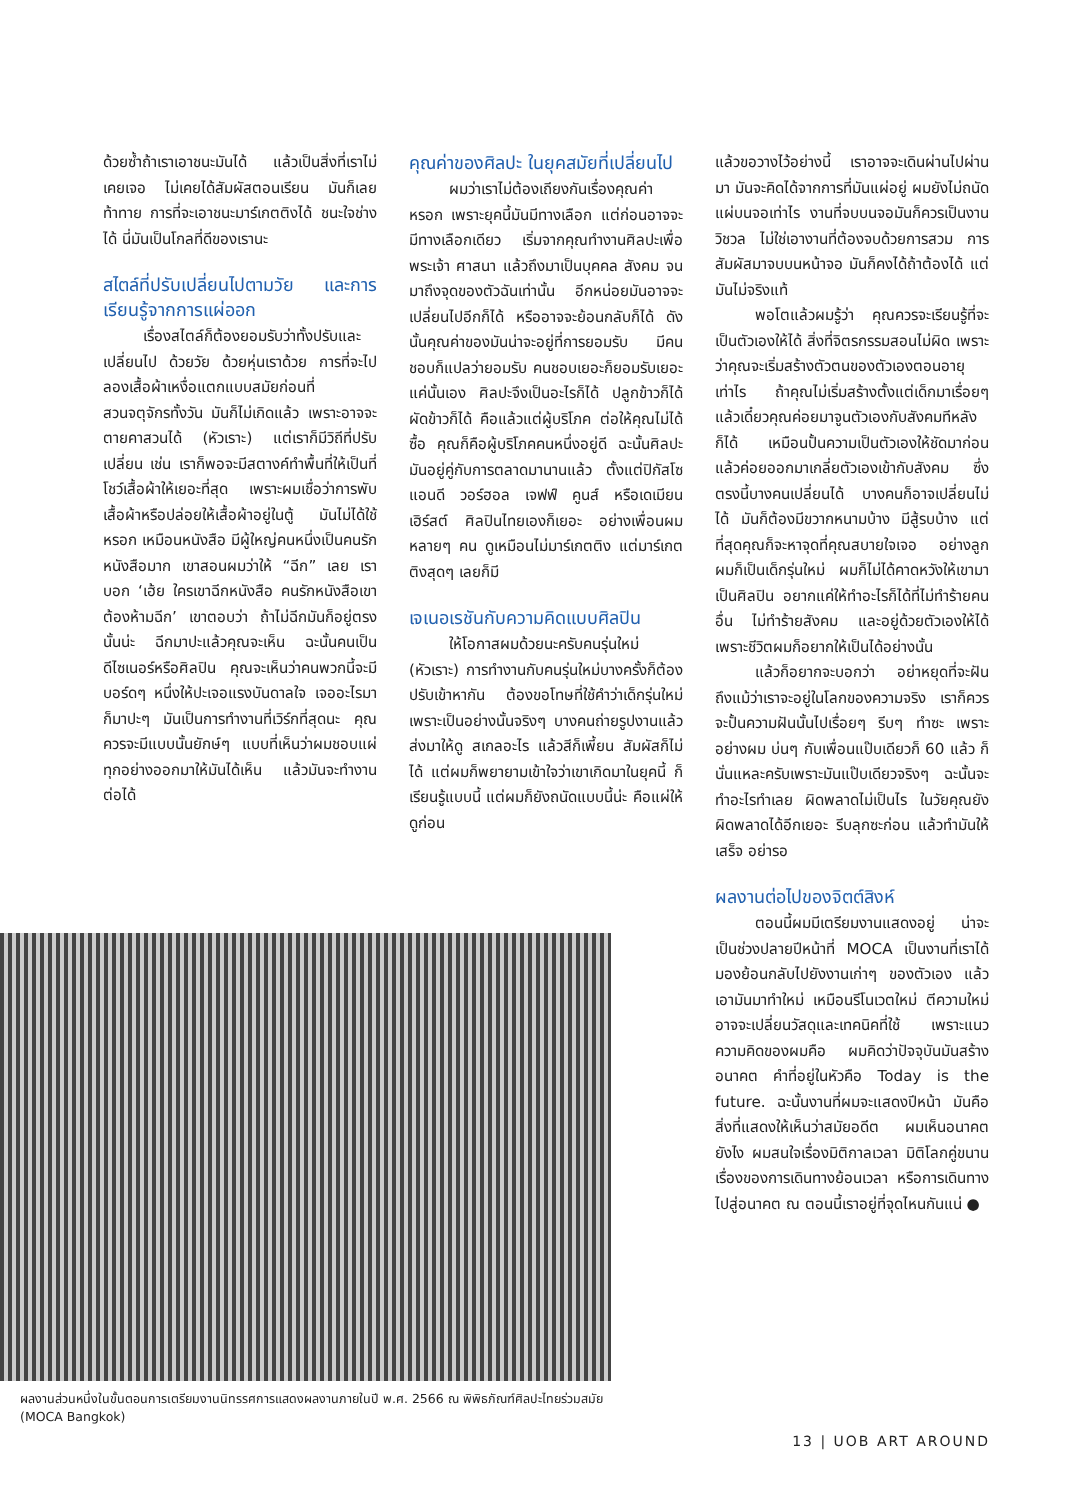ด้วยซ้ำถ้าเราเอาชนะมันได้ แล้วเป็นสิ่งที่เราไม่เคยเจอ ไม่เคยได้สัมผัสตอนเรียน มันก็เลยท้าทาย การที่จะเอาชนะมาร์เกตติงได้ ชนะใจช่างได้ นี่มันเป็นโกลที่ดีของเรานะ
สไตล์ที่ปรับเปลี่ยนไปตามวัย และการเรียนรู้จากการแผ่ออก
เรื่องสไตล์ก็ต้องยอมรับว่าทั้งปรับและเปลี่ยนไป ด้วยวัย ด้วยหุ่นเราด้วย การที่จะไปลองเสื้อผ้าเหงื่อแตกแบบสมัยก่อนที่สวนจตุจักรทั้งวัน มันก็ไม่เกิดแล้ว เพราะอาจจะตายคาสวนได้ (หัวเราะ) แต่เราก็มีวิถีที่ปรับเปลี่ยน เช่น เราก็พอจะมีสตางค์ทำพื้นที่ให้เป็นที่โชว์เสื้อผ้าให้เยอะที่สุด เพราะผมเชื่อว่าการพับเสื้อผ้าหรือปล่อยให้เสื้อผ้าอยู่ในตู้ มันไม่ได้ใช้หรอก เหมือนหนังสือ มีผู้ใหญ่คนหนึ่งเป็นคนรักหนังสือมาก เขาสอนผมว่าให้ “ฉีก” เลย เราบอก ‘เฮ้ย ใครเขาฉีกหนังสือ คนรักหนังสือเขาต้องห้ามฉีก’ เขาตอบว่า ถ้าไม่ฉีกมันก็อยู่ตรงนั้นน่ะ ฉีกมาปะแล้วคุณจะเห็น ฉะนั้นคนเป็นดีไซเนอร์หรือศิลปิน คุณจะเห็นว่าคนพวกนี้จะมีบอร์ดๆ หนึ่งให้ปะเจอแรงบันดาลใจ เจออะไรมาก็มาปะๆ มันเป็นการทำงานที่เวิร์กที่สุดนะ คุณควรจะมีแบบนั้นยักษ์ๆ แบบที่เห็นว่าผมชอบแผ่ทุกอย่างออกมาให้มันได้เห็น แล้วมันจะทำงานต่อได้
คุณค่าของศิลปะ ในยุคสมัยที่เปลี่ยนไป
ผมว่าเราไม่ต้องเถียงกันเรื่องคุณค่าหรอก เพราะยุคนี้มันมีทางเลือก แต่ก่อนอาจจะมีทางเลือกเดียว เริ่มจากคุณทำงานศิลปะเพื่อพระเจ้า ศาสนา แล้วถึงมาเป็นบุคคล สังคม จนมาถึงจุดของตัวฉันเท่านั้น อีกหน่อยมันอาจจะเปลี่ยนไปอีกก็ได้ หรืออาจจะย้อนกลับก็ได้ ดังนั้นคุณค่าของมันน่าจะอยู่ที่การยอมรับ มีคนชอบก็แปลว่ายอมรับ คนชอบเยอะก็ยอมรับเยอะ แค่นั้นเอง ศิลปะจึงเป็นอะไรก็ได้ ปลูกข้าวก็ได้ ผัดข้าวก็ได้ คือแล้วแต่ผู้บริโภค ต่อให้คุณไม่ได้ซื้อ คุณก็คือผู้บริโภคคนหนึ่งอยู่ดี ฉะนั้นศิลปะมันอยู่คู่กับการตลาดมานานแล้ว ตั้งแต่ปิกัสโซ แอนดี วอร์ฮอล เจฟฟ์ คูนส์ หรือเดเมียน เฮิร์สต์ ศิลปินไทยเองก็เยอะ อย่างเพื่อนผมหลายๆ คน ดูเหมือนไม่มาร์เกตติง แต่มาร์เกตติงสุดๆ เลยก็มี
เจเนอเรชันกับความคิดแบบศิลปิน
ให้โอกาสผมด้วยนะครับคนรุ่นใหม่ (หัวเราะ) การทำงานกับคนรุ่นใหม่บางครั้งก็ต้องปรับเข้าหากัน ต้องขอโทษที่ใช้คำว่าเด็กรุ่นใหม่เพราะเป็นอย่างนั้นจริงๆ บางคนถ่ายรูปงานแล้วส่งมาให้ดู สเกลอะไร แล้วสีก็เพี้ยน สัมผัสก็ไม่ได้ แต่ผมก็พยายามเข้าใจว่าเขาเกิดมาในยุคนี้ ก็เรียนรู้แบบนี้ แต่ผมก็ยังถนัดแบบนี้น่ะ คือแผ่ให้ดูก่อน
แล้วขอวางไว้อย่างนี้ เราอาจจะเดินผ่านไปผ่านมา มันจะคิดได้จากการที่มันแผ่อยู่ ผมยังไม่ถนัดแผ่บนจอเท่าไร งานที่จบบนจอมันก็ควรเป็นงานวิชวล ไม่ใช่เอางานที่ต้องจบด้วยการสวม การสัมผัสมาจบบนหน้าจอ มันก็คงได้ถ้าต้องได้ แต่มันไม่จริงแท้
พอโตแล้วผมรู้ว่า คุณควรจะเรียนรู้ที่จะเป็นตัวเองให้ได้ สิ่งที่จิตรกรรมสอนไม่ผิด เพราะว่าคุณจะเริ่มสร้างตัวตนของตัวเองตอนอายุเท่าไร ถ้าคุณไม่เริ่มสร้างตั้งแต่เด็กมาเรื่อยๆ แล้วเดี๋ยวคุณค่อยมาจูนตัวเองกับสังคมทีหลังก็ได้ เหมือนปั้นความเป็นตัวเองให้ชัดมาก่อน แล้วค่อยออกมาเกลี่ยตัวเองเข้ากับสังคม ซึ่งตรงนี้บางคนเปลี่ยนได้ บางคนก็อาจเปลี่ยนไม่ได้ มันก็ต้องมีขวากหนามบ้าง มีสู้รบบ้าง แต่ที่สุดคุณก็จะหาจุดที่คุณสบายใจเจอ อย่างลูกผมก็เป็นเด็กรุ่นใหม่ ผมก็ไม่ได้คาดหวังให้เขามาเป็นศิลปิน อยากแค่ให้ทำอะไรก็ได้ที่ไม่ทำร้ายคนอื่น ไม่ทำร้ายสังคม และอยู่ด้วยตัวเองให้ได้ เพราะชีวิตผมก็อยากให้เป็นได้อย่างนั้น
แล้วก็อยากจะบอกว่า อย่าหยุดที่จะฝัน ถึงแม้ว่าเราจะอยู่ในโลกของความจริง เราก็ควรจะปั้นความฝันนั้นไปเรื่อยๆ รีบๆ ทำซะ เพราะอย่างผม บ่นๆ กับเพื่อนแป๊บเดียวก็ 60 แล้ว ก็นั่นแหละครับเพราะมันแป๊บเดียวจริงๆ ฉะนั้นจะทำอะไรทำเลย ผิดพลาดไม่เป็นไร ในวัยคุณยังผิดพลาดได้อีกเยอะ รีบลุกซะก่อน แล้วทำมันให้เสร็จ อย่ารอ
ผลงานต่อไปของจิตต์สิงห์
ตอนนี้ผมมีเตรียมงานแสดงอยู่ น่าจะเป็นช่วงปลายปีหน้าที่ MOCA เป็นงานที่เราได้มองย้อนกลับไปยังงานเก่าๆ ของตัวเอง แล้วเอามันมาทำใหม่ เหมือนรีโนเวตใหม่ ตีความใหม่ อาจจะเปลี่ยนวัสดุและเทคนิคที่ใช้ เพราะแนวความคิดของผมคือ ผมคิดว่าปัจจุบันมันสร้างอนาคต คำที่อยู่ในหัวคือ Today is the future. ฉะนั้นงานที่ผมจะแสดงปีหน้า มันคือสิ่งที่แสดงให้เห็นว่าสมัยอดีต ผมเห็นอนาคต ยังไง ผมสนใจเรื่องมิติกาลเวลา มิติโลกคู่ขนาน เรื่องของการเดินทางย้อนเวลา หรือการเดินทางไปสู่อนาคต ณ ตอนนี้เราอยู่ที่จุดไหนกันแน่ ●
ผลงานส่วนหนึ่งในขั้นตอนการเตรียมงานนิทรรศการแสดงผลงานภายในปี พ.ศ. 2566 ณ พิพิธภัณฑ์ศิลปะไทยร่วมสมัย (MOCA Bangkok)
13 | UOB ART AROUND